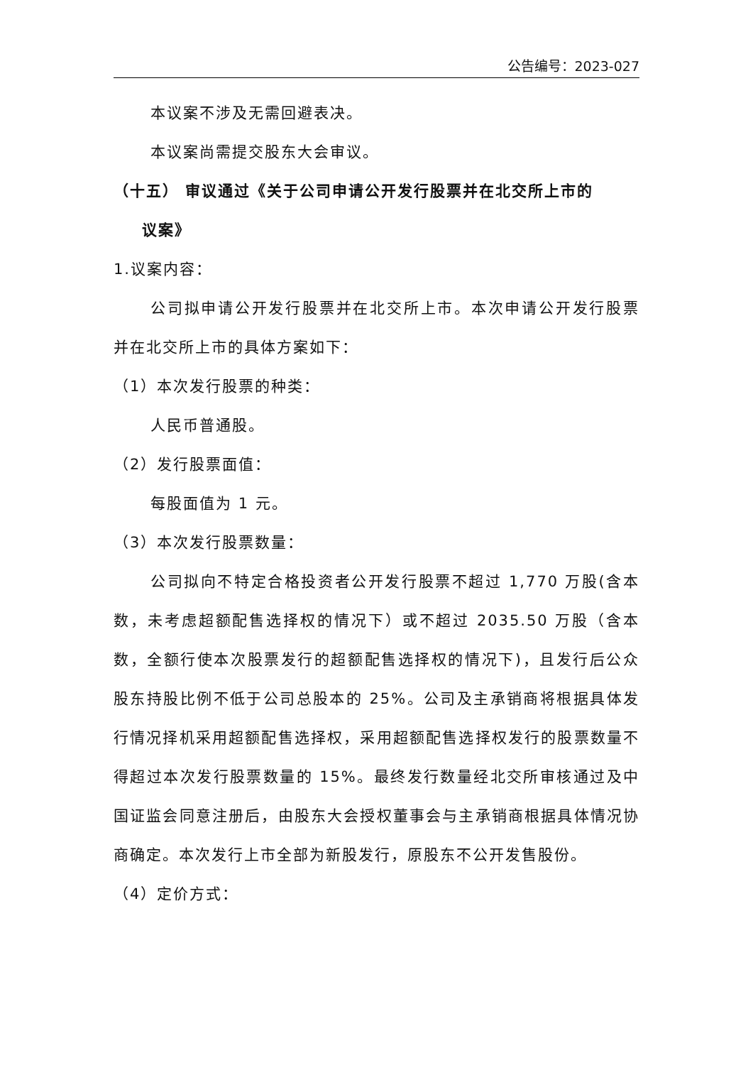公告编号：2023-027
本议案不涉及无需回避表决。
本议案尚需提交股东大会审议。
（十五） 审议通过《关于公司申请公开发行股票并在北交所上市的
议案》
1.议案内容：
公司拟申请公开发行股票并在北交所上市。本次申请公开发行股票并在北交所上市的具体方案如下：
（1）本次发行股票的种类：
人民币普通股。
（2）发行股票面值：
每股面值为 1 元。
（3）本次发行股票数量：
公司拟向不特定合格投资者公开发行股票不超过 1,770 万股(含本数，未考虑超额配售选择权的情况下）或不超过 2035.50 万股（含本数，全额行使本次股票发行的超额配售选择权的情况下)，且发行后公众股东持股比例不低于公司总股本的 25%。公司及主承销商将根据具体发行情况择机采用超额配售选择权，采用超额配售选择权发行的股票数量不得超过本次发行股票数量的 15%。最终发行数量经北交所审核通过及中国证监会同意注册后，由股东大会授权董事会与主承销商根据具体情况协商确定。本次发行上市全部为新股发行，原股东不公开发售股份。
（4）定价方式：